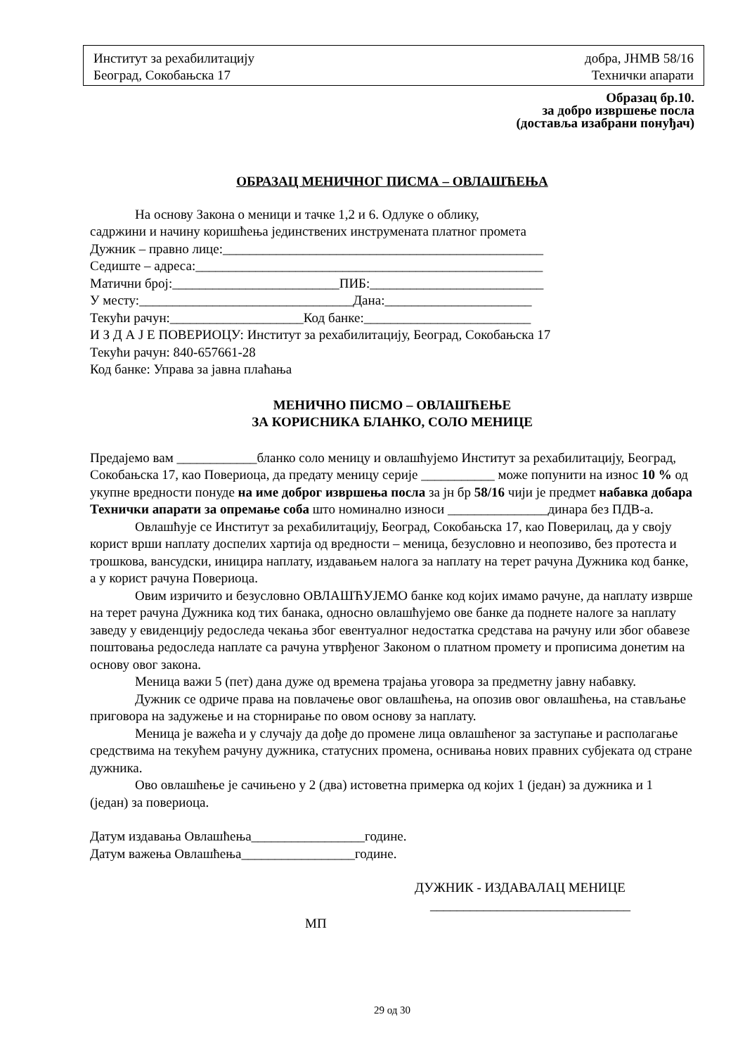Институт за рехабилитацију добра, ЈНМВ 58/16
Београд, Сокобањска 17 Технички апарати
Образац бр.10.
за добро извршење посла
(доставља изабрани понуђач)
ОБРАЗАЦ МЕНИЧНОГ ПИСМА – ОВЛАШЋЕЊА
На основу Закона о меници и тачке 1,2 и 6. Одлуке о облику,
садржини и начину коришћења јединствених инструмената платног промета
Дужник – правно лице:________________________________________________
Седиште – адреса:____________________________________________________
Матични број:_________________________ПИБ:__________________________
У месту:________________________________Дана:______________________
Текући рачун:____________________Код банке:_________________________
И З Д А Ј Е ПОВЕРИОЦУ: Институт за рехабилитацију, Београд, Сокобањска 17
Текући рачун: 840-657661-28
Код банке: Управа за јавна плаћања
МЕНИЧНО ПИСМО – ОВЛАШЋЕЊЕ
ЗА КОРИСНИКА БЛАНКО, СОЛО МЕНИЦЕ
Предајемо вам ____________бланко соло меницу и овлашћујемо Институт за рехабилитацију, Београд, Сокобањска 17, као Повериоца, да предату меницу серије ___________ може попунити на износ 10 % од укупне вредности понуде на име доброг извршења посла за јн бр 58/16 чији је предмет набавка добара Технички апарати за опремање соба што номинално износи _______________динара без ПДВ-а.
Овлашћује се Институт за рехабилитацију, Београд, Сокобањска 17, као Поверилац, да у своју корист врши наплату доспелих хартија од вредности – меница, безусловно и неопозиво, без протеста и трошкова, вансудски, иницира наплату, издавањем налога за наплату на терет рачуна Дужника код банке, а у корист рачуна Повериоца.
Овим изричито и безусловно ОВЛАШЋУЈЕМО банке код којих имамо рачуне, да наплату изврше на терет рачуна Дужника код тих банака, односно овлашћујемо ове банке да поднете налоге за наплату заведу у евиденцију редоследа чекања због евентуалног недостатка средстава на рачуну или због обавезе поштовања редоследа наплате са рачуна утврђеног Законом о платном промету и прописима донетим на основу овог закона.
Меница важи 5 (пет) дана дуже од времена трајања уговора за предметну јавну набавку.
Дужник се одриче права на повлачење овог овлашћења, на опозив овог овлашћења, на стављање приговора на задужење и на сторнирање по овом основу за наплату.
Меница је важећа и у случају да дође до промене лица овлашћеног за заступање и располагање средствима на текућем рачуну дужника, статусних промена, оснивања нових правних субјеката од стране дужника.
Ово овлашћење је сачињено у 2 (два) истоветна примерка од којих 1 (један) за дужника и 1 (један) за повериоца.
Датум издавања Овлашћења_________________године.
Датум важења Овлашћења_________________године.
ДУЖНИК - ИЗДАВАЛАЦ МЕНИЦЕ
______________________________
МП
29 од 30